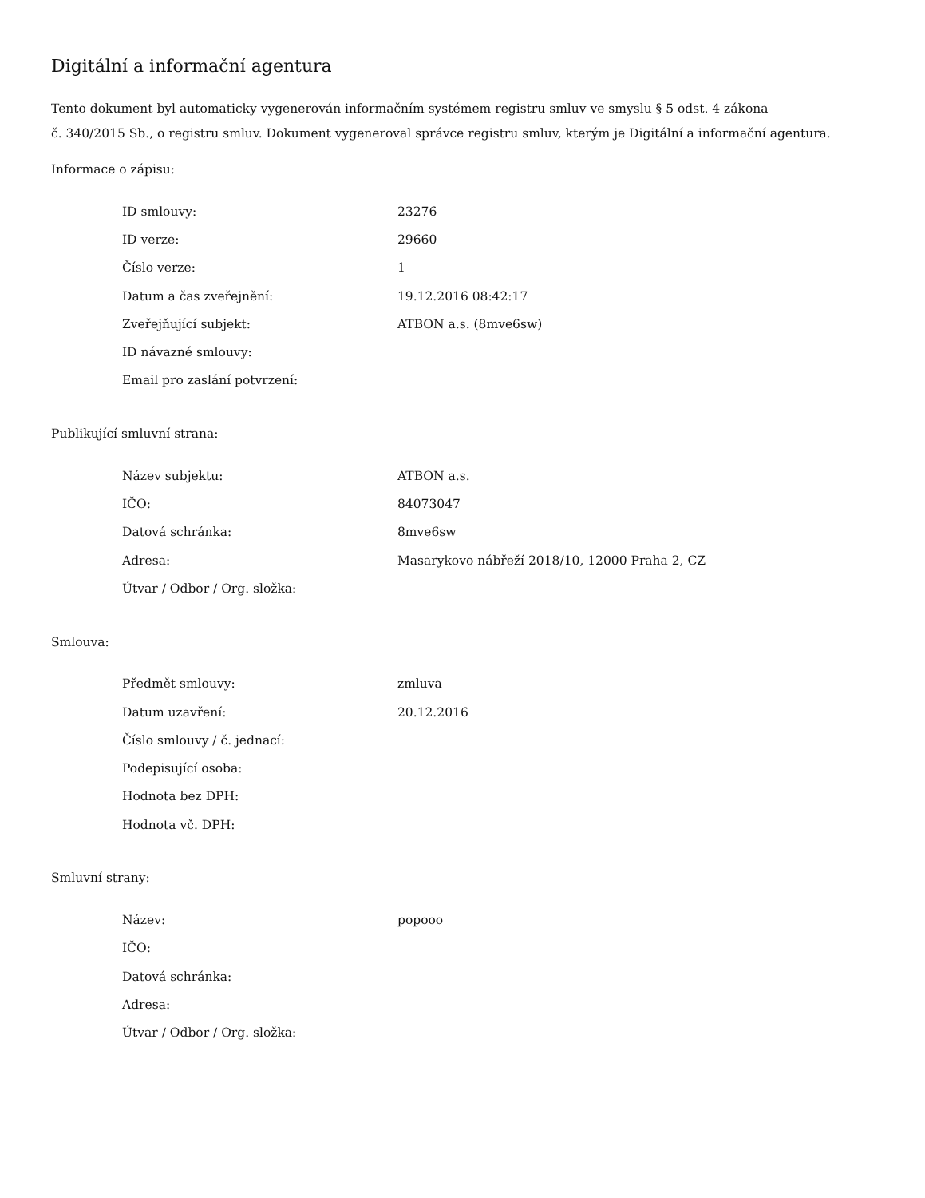Digitální a informační agentura
Tento dokument byl automaticky vygenerován informačním systémem registru smluv ve smyslu § 5 odst. 4 zákona
č. 340/2015 Sb., o registru smluv. Dokument vygeneroval správce registru smluv, kterým je Digitální a informační agentura.
Informace o zápisu:
| ID smlouvy: | 23276 |
| ID verze: | 29660 |
| Číslo verze: | 1 |
| Datum a čas zveřejnění: | 19.12.2016 08:42:17 |
| Zveřejňující subjekt: | ATBON a.s. (8mve6sw) |
| ID návazné smlouvy: | |
| Email pro zaslání potvrzení: | |
Publikující smluvní strana:
| Název subjektu: | ATBON a.s. |
| IČO: | 84073047 |
| Datová schránka: | 8mve6sw |
| Adresa: | Masarykovo nábřeží 2018/10, 12000 Praha 2, CZ |
| Útvar / Odbor / Org. složka: | |
Smlouva:
| Předmět smlouvy: | zmluva |
| Datum uzavření: | 20.12.2016 |
| Číslo smlouvy / č. jednací: | |
| Podepisující osoba: | |
| Hodnota bez DPH: | |
| Hodnota vč. DPH: | |
Smluvní strany:
| Název: | popooo |
| IČO: | |
| Datová schránka: | |
| Adresa: | |
| Útvar / Odbor / Org. složka: | |